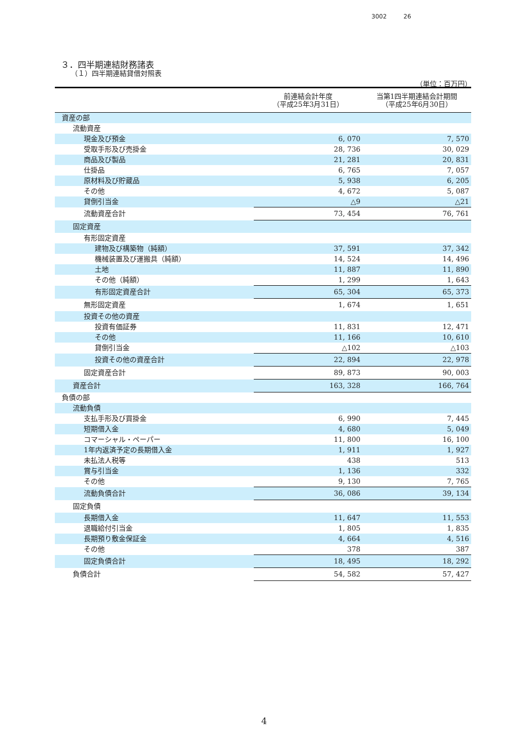3002 26
３．四半期連結財務諸表
（１）四半期連結貸借対照表
（単位：百万円）
| | 前連結会計年度 （平成25年3月31日） | 当第1四半期連結会計期間 （平成25年6月30日） |
| --- | --- | --- |
| 資産の部 | | |
| 流動資産 | | |
| 現金及び預金 | 6, 070 | 7, 570 |
| 受取手形及び売掛金 | 28, 736 | 30, 029 |
| 商品及び製品 | 21, 281 | 20, 831 |
| 仕掛品 | 6, 765 | 7, 057 |
| 原材料及び貯蔵品 | 5, 938 | 6, 205 |
| その他 | 4, 672 | 5, 087 |
| 貸倒引当金 | △9 | △21 |
| 流動資産合計 | 73, 454 | 76, 761 |
| 固定資産 | | |
| 有形固定資産 | | |
| 建物及び構築物（純額） | 37, 591 | 37, 342 |
| 機械装置及び運搬具（純額） | 14, 524 | 14, 496 |
| 土地 | 11, 887 | 11, 890 |
| その他（純額） | 1, 299 | 1, 643 |
| 有形固定資産合計 | 65, 304 | 65, 373 |
| 無形固定資産 | 1, 674 | 1, 651 |
| 投資その他の資産 | | |
| 投資有価証券 | 11, 831 | 12, 471 |
| その他 | 11, 166 | 10, 610 |
| 貸倒引当金 | △102 | △103 |
| 投資その他の資産合計 | 22, 894 | 22, 978 |
| 固定資産合計 | 89, 873 | 90, 003 |
| 資産合計 | 163, 328 | 166, 764 |
| 負債の部 | | |
| 流動負債 | | |
| 支払手形及び買掛金 | 6, 990 | 7, 445 |
| 短期借入金 | 4, 680 | 5, 049 |
| コマーシャル・ペーパー | 11, 800 | 16, 100 |
| 1年内返済予定の長期借入金 | 1, 911 | 1, 927 |
| 未払法人税等 | 438 | 513 |
| 賞与引当金 | 1, 136 | 332 |
| その他 | 9, 130 | 7, 765 |
| 流動負債合計 | 36, 086 | 39, 134 |
| 固定負債 | | |
| 長期借入金 | 11, 647 | 11, 553 |
| 退職給付引当金 | 1, 805 | 1, 835 |
| 長期預り敷金保証金 | 4, 664 | 4, 516 |
| その他 | 378 | 387 |
| 固定負債合計 | 18, 495 | 18, 292 |
| 負債合計 | 54, 582 | 57, 427 |
4